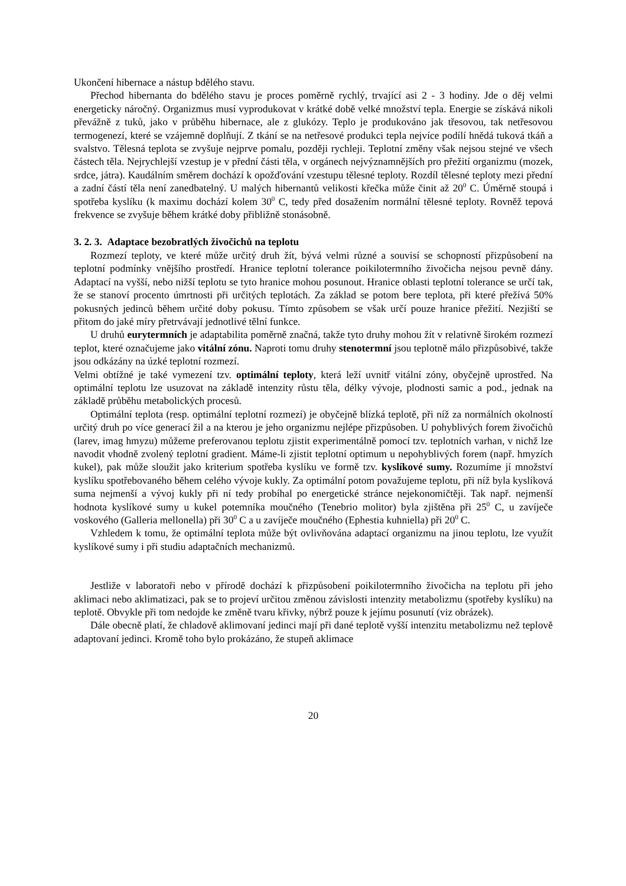Ukončení hibernace a nástup bdělého stavu.
Přechod hibernanta do bdělého stavu je proces poměrně rychlý, trvající asi 2 - 3 hodiny. Jde o děj velmi energeticky náročný. Organizmus musí vyprodukovat v krátké době velké množství tepla. Energie se získává nikoli převážně z tuků, jako v průběhu hibernace, ale z glukózy. Teplo je produkováno jak třesovou, tak netřesovou termogenezí, které se vzájemně doplňují. Z tkání se na netřesové produkci tepla nejvíce podílí hnědá tuková tkáň a svalstvo. Tělesná teplota se zvyšuje nejprve pomalu, později rychleji. Teplotní změny však nejsou stejné ve všech částech těla. Nejrychlejší vzestup je v přední části těla, v orgánech nejvýznamnějších pro přežití organizmu (mozek, srdce, játra). Kaudálním směrem dochází k opožďování vzestupu tělesné teploty. Rozdíl tělesné teploty mezi přední a zadní částí těla není zanedbatelný. U malých hibernantů velikosti křečka může činit až 20<sup>0</sup> C. Úměrně stoupá i spotřeba kyslíku (k maximu dochází kolem 30<sup>0</sup> C, tedy před dosažením normální tělesné teploty. Rovněž tepová frekvence se zvyšuje během krátké doby přibližně stonásobně.
3. 2. 3. Adaptace bezobratlých živočichů na teplotu
Rozmezí teploty, ve které může určitý druh žít, bývá velmi různé a souvisí se schopností přizpůsobení na teplotní podmínky vnějšího prostředí. Hranice teplotní tolerance poikilotermního živočicha nejsou pevně dány. Adaptací na vyšší, nebo nižší teplotu se tyto hranice mohou posunout. Hranice oblasti teplotní tolerance se určí tak, že se stanoví procento úmrtnosti při určitých teplotách. Za základ se potom bere teplota, při které přežívá 50% pokusných jedinců během určité doby pokusu. Tímto způsobem se však určí pouze hranice přežití. Nezjiští se přitom do jaké míry přetrvávají jednotlivé tělní funkce.
U druhů eurytermních je adaptabilita poměrně značná, takže tyto druhy mohou žít v relativně širokém rozmezí teplot, které označujeme jako vitální zónu. Naproti tomu druhy stenotermní jsou teplotně málo přizpůsobivé, takže jsou odkázány na úzké teplotní rozmezí.
Velmi obtížné je také vymezení tzv. optimální teploty, která leží uvnitř vitální zóny, obyčejně uprostřed. Na optimální teplotu lze usuzovat na základě intenzity růstu těla, délky vývoje, plodnosti samic a pod., jednak na základě průběhu metabolických procesů.
Optimální teplota (resp. optimální teplotní rozmezí) je obyčejně blízká teplotě, při níž za normálních okolností určitý druh po více generací žil a na kterou je jeho organizmu nejlépe přizpůsoben. U pohyblivých forem živočichů (larev, imag hmyzu) můžeme preferovanou teplotu zjistit experimentálně pomocí tzv. teplotních varhan, v nichž lze navodit vhodně zvolený teplotní gradient. Máme-li zjistit teplotní optimum u nepohyblivých forem (např. hmyzích kukel), pak může sloužit jako kriterium spotřeba kyslíku ve formě tzv. kyslíkové sumy. Rozumíme jí množství kyslíku spotřebovaného během celého vývoje kukly. Za optimální potom považujeme teplotu, při níž byla kyslíková suma nejmenší a vývoj kukly při ní tedy probíhal po energetické stránce nejekonomičtěji. Tak např. nejmenší hodnota kyslíkové sumy u kukel potemníka moučného (Tenebrio molitor) byla zjištěna při 25<sup>0</sup> C, u zavíječe voskového (Galleria mellonella) při 30<sup>0</sup> C a u zavíječe moučného (Ephestia kuhniella) při 20<sup>0</sup> C.
Vzhledem k tomu, že optimální teplota může být ovlivňována adaptací organizmu na jinou teplotu, lze využít kyslíkové sumy i při studiu adaptačních mechanizmů.
Jestliže v laboratoři nebo v přírodě dochází k přizpůsobení poikilotermního živočicha na teplotu při jeho aklimaci nebo aklimatizaci, pak se to projeví určitou změnou závislosti intenzity metabolizmu (spotřeby kyslíku) na teplotě. Obvykle při tom nedojde ke změně tvaru křivky, nýbrž pouze k jejímu posunutí (viz obrázek).
Dále obecně platí, že chladově aklimovaní jedinci mají při dané teplotě vyšší intenzitu metabolizmu než teplově adaptovaní jedinci. Kromě toho bylo prokázáno, že stupeň aklimace
20